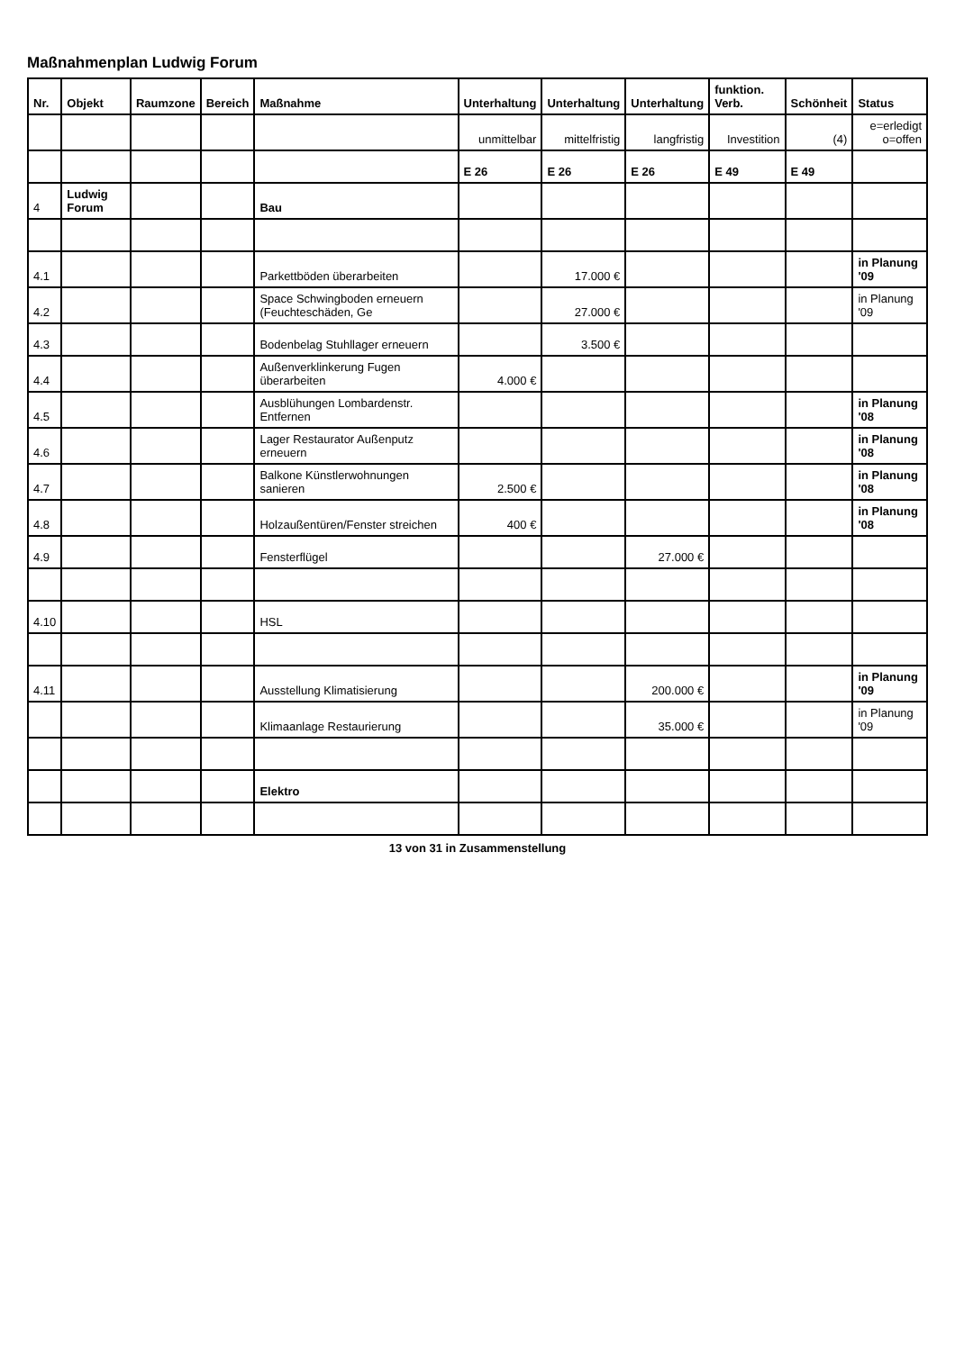Maßnahmenplan Ludwig Forum
| Nr. | Objekt | Raumzone | Bereich | Maßnahme | Unterhaltung | Unterhaltung | Unterhaltung | funktion. Verb. | Schönheit | Status |
| --- | --- | --- | --- | --- | --- | --- | --- | --- | --- | --- |
| | | | | | unmittelbar | mittelfristig | langfristig | Investition | (4) | e=erledigt o=offen |
| | | | | | E 26 | E 26 | E 26 | E 49 | E 49 | |
| 4 | Ludwig Forum | | | Bau | | | | | | |
| 4.1 | | | | Parkettböden überarbeiten | | 17.000 € | | | | in Planung '09 |
| 4.2 | | | | Space Schwingboden erneuern (Feuchteschäden, Ge | | 27.000 € | | | | in Planung '09 |
| 4.3 | | | | Bodenbelag Stuhllager erneuern | | 3.500 € | | | | |
| 4.4 | | | | Außenverklinkerung Fugen überarbeiten | 4.000 € | | | | | |
| 4.5 | | | | Ausblühungen Lombardenstr. Entfernen | | | | | | in Planung '08 |
| 4.6 | | | | Lager Restaurator Außenputz erneuern | | | | | | in Planung '08 |
| 4.7 | | | | Balkone Künstlerwohnungen sanieren | 2.500 € | | | | | in Planung '08 |
| 4.8 | | | | Holzaußentüren/Fenster streichen | 400 € | | | | | in Planung '08 |
| 4.9 | | | | Fensterflügel | | | 27.000 € | | | |
| 4.10 | | | | HSL | | | | | | |
| 4.11 | | | | Ausstellung Klimatisierung | | | 200.000 € | | | in Planung '09 |
| | | | | Klimaanlage Restaurierung | | | 35.000 € | | | in Planung '09 |
| | | | | Elektro | | | | | | |
13 von 31 in Zusammenstellung